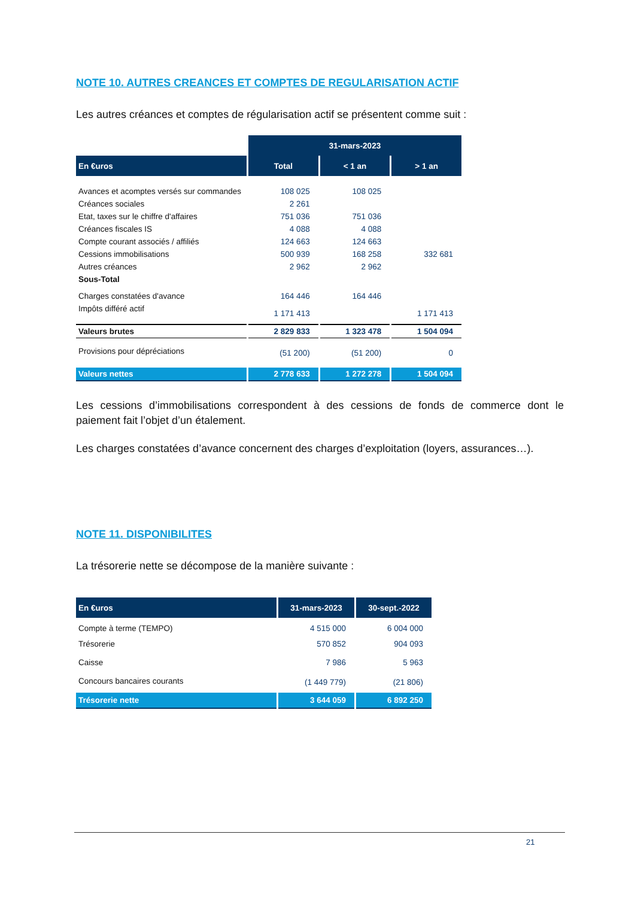NOTE 10. AUTRES CREANCES ET COMPTES DE REGULARISATION ACTIF
Les autres créances et comptes de régularisation actif se présentent comme suit :
| | 31-mars-2023 | | |
| En €uros | Total | < 1 an | > 1 an |
| Avances et acomptes versés sur commandes | 108 025 | 108 025 | |
| Créances sociales | 2 261 | | |
| Etat, taxes sur le chiffre d'affaires | 751 036 | 751 036 | |
| Créances fiscales IS | 4 088 | 4 088 | |
| Compte courant associés / affiliés | 124 663 | 124 663 | |
| Cessions immobilisations | 500 939 | 168 258 | 332 681 |
| Autres créances | 2 962 | 2 962 | |
| Sous-Total | | | |
| Charges constatées d'avance | 164 446 | 164 446 | |
| Impôts différé actif | 1 171 413 | | 1 171 413 |
| Valeurs brutes | 2 829 833 | 1 323 478 | 1 504 094 |
| Provisions pour dépréciations | (51 200) | (51 200) | 0 |
| Valeurs nettes | 2 778 633 | 1 272 278 | 1 504 094 |
Les cessions d’immobilisations correspondent à des cessions de fonds de commerce dont le paiement fait l’objet d’un étalement.
Les charges constatées d’avance concernent des charges d’exploitation (loyers, assurances…).
NOTE 11. DISPONIBILITES
La trésorerie nette se décompose de la manière suivante :
| En €uros | 31-mars-2023 | 30-sept.-2022 |
| --- | --- | --- |
| Compte à terme (TEMPO) | 4 515 000 | 6 004 000 |
| Trésorerie | 570 852 | 904 093 |
| Caisse | 7 986 | 5 963 |
| Concours bancaires courants | (1 449 779) | (21 806) |
| Trésorerie nette | 3 644 059 | 6 892 250 |
21